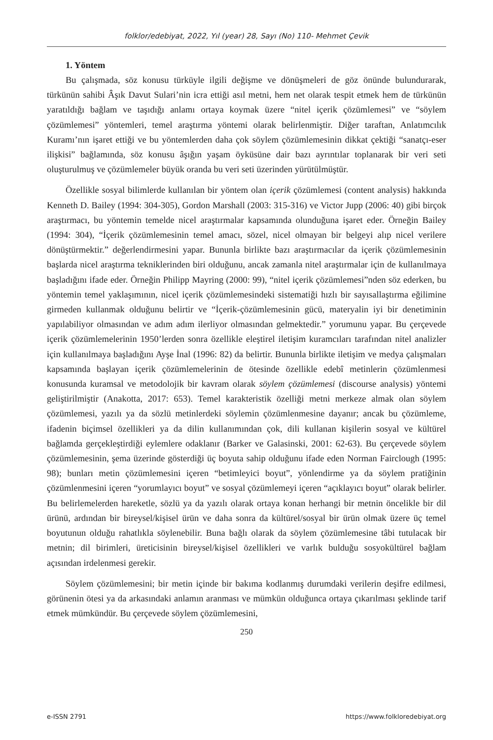folklor/edebiyat, 2022, Yıl (year) 28, Sayı (No) 110- Mehmet Çevik
1. Yöntem
Bu çalışmada, söz konusu türküyle ilgili değişme ve dönüşmeleri de göz önünde bulundurarak, türkünün sahibi Âşık Davut Sulari’nin icra ettiği asıl metni, hem net olarak tespit etmek hem de türkünün yaratıldığı bağlam ve taşıdığı anlamı ortaya koymak üzere “nitel içerik çözümlemesi” ve “söylem çözümlemesi” yöntemleri, temel araştırma yöntemi olarak belirlenmiştir. Diğer taraftan, Anlatımcılık Kuramı’nın işaret ettiği ve bu yöntemlerden daha çok söylem çözümlemesinin dikkat çektiği “sanatçı-eser ilişkisi” bağlamında, söz konusu âşığın yaşam öyküsüne dair bazı ayrıntılar toplanarak bir veri seti oluşturulmuş ve çözümlemeler büyük oranda bu veri seti üzerinden yürütülmüştür.
Özellikle sosyal bilimlerde kullanılan bir yöntem olan içerik çözümlemesi (content analysis) hakkında Kenneth D. Bailey (1994: 304-305), Gordon Marshall (2003: 315-316) ve Victor Jupp (2006: 40) gibi birçok araştırmacı, bu yöntemin temelde nicel araştırmalar kapsamında olunduğuna işaret eder. Örneğin Bailey (1994: 304), “İçerik çözümlemesinin temel amacı, sözel, nicel olmayan bir belgeyi alıp nicel verilere dönüştürmektir.” değerlendirmesini yapar. Bununla birlikte bazı araştırmacılar da içerik çözümlemesinin başlarda nicel araştırma tekniklerinden biri olduğunu, ancak zamanla nitel araştırmalar için de kullanılmaya başladığını ifade eder. Örneğin Philipp Mayring (2000: 99), “nitel içerik çözümlemesi”nden söz ederken, bu yöntemin temel yaklaşımının, nicel içerik çözümlemesindeki sistematiği hızlı bir sayısallaştırma eğilimine girmeden kullanmak olduğunu belirtir ve “İçerik-çözümlemesinin gücü, materyalin iyi bir denetiminin yapılabiliyor olmasından ve adım adım ilerliyor olmasından gelmektedir.” yorumunu yapar. Bu çerçevede içerik çözümlemelerinin 1950’lerden sonra özellikle eleştirel iletişim kuramcıları tarafından nitel analizler için kullanılmaya başladığını Ayşe İnal (1996: 82) da belirtir. Bununla birlikte iletişim ve medya çalışmaları kapsamında başlayan içerik çözümlemelerinin de ötesinde özellikle edebî metinlerin çözümlenmesi konusunda kuramsal ve metodolojik bir kavram olarak söylem çözümlemesi (discourse analysis) yöntemi geliştirilmiştir (Anakotta, 2017: 653). Temel karakteristik özelliği metni merkeze almak olan söylem çözümlemesi, yazılı ya da sözlü metinlerdeki söylemin çözümlenmesine dayanır; ancak bu çözümleme, ifadenin biçimsel özellikleri ya da dilin kullanımından çok, dili kullanan kişilerin sosyal ve kültürel bağlamda gerçekleştirdiği eylemlere odaklanır (Barker ve Galasinski, 2001: 62-63). Bu çerçevede söylem çözümlemesinin, şema üzerinde gösterdiği üç boyuta sahip olduğunu ifade eden Norman Fairclough (1995: 98); bunları metin çözümlemesini içeren “betimleyici boyut”, yönlendirme ya da söylem pratiğinin çözümlenmesini içeren “yorumlayıcı boyut” ve sosyal çözümlemeyi içeren “açıklayıcı boyut” olarak belirler. Bu belirlemelerden hareketle, sözlü ya da yazılı olarak ortaya konan herhangi bir metnin öncelikle bir dil ürünü, ardından bir bireysel/kişisel ürün ve daha sonra da kültürel/sosyal bir ürün olmak üzere üç temel boyutunun olduğu rahatlıkla söylenebilir. Buna bağlı olarak da söylem çözümlemesine tâbi tutulacak bir metnin; dil birimleri, üreticisinin bireysel/kişisel özellikleri ve varlık bulduğu sosyokültürel bağlam açısından irdelenmesi gerekir.
Söylem çözümlemesini; bir metin içinde bir bakıma kodlanmış durumdaki verilerin deşifre edilmesi, görünenin ötesi ya da arkasındaki anlamın aranması ve mümkün olduğunca ortaya çıkarılması şeklinde tarif etmek mümkündür. Bu çerçevede söylem çözümlemesini,
250
e-ISSN 2791 https://www.folkloredebiyat.org